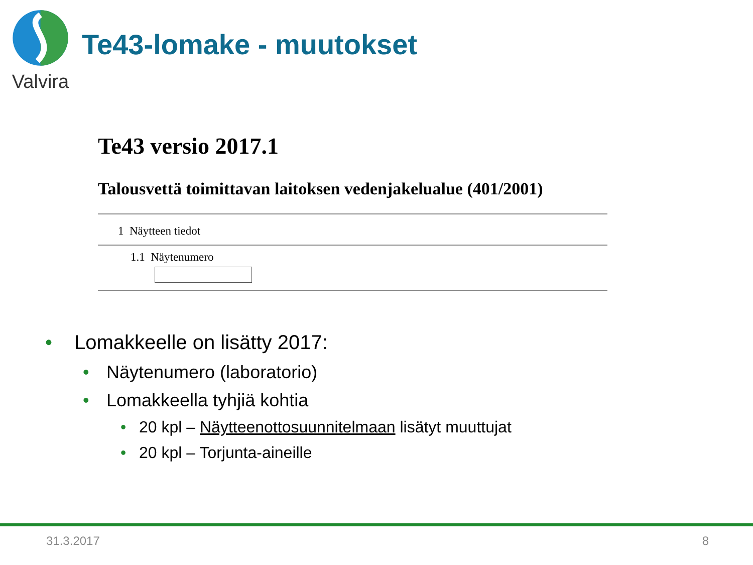Valvira
Te43-lomake - muutokset
Te43 versio 2017.1
Talousvettä toimittavan laitoksen vedenjakelualue (401/2001)
1 Näytteen tiedot
1.1 Näytenumero
• Lomakkeelle on lisätty 2017:
• Näytenumero (laboratorio)
• Lomakkeella tyhjiä kohtia
• 20 kpl – Näytteenottosuunnitelmaan lisätyt muuttujat
• 20 kpl – Torjunta-aineille
31.3.2017 8